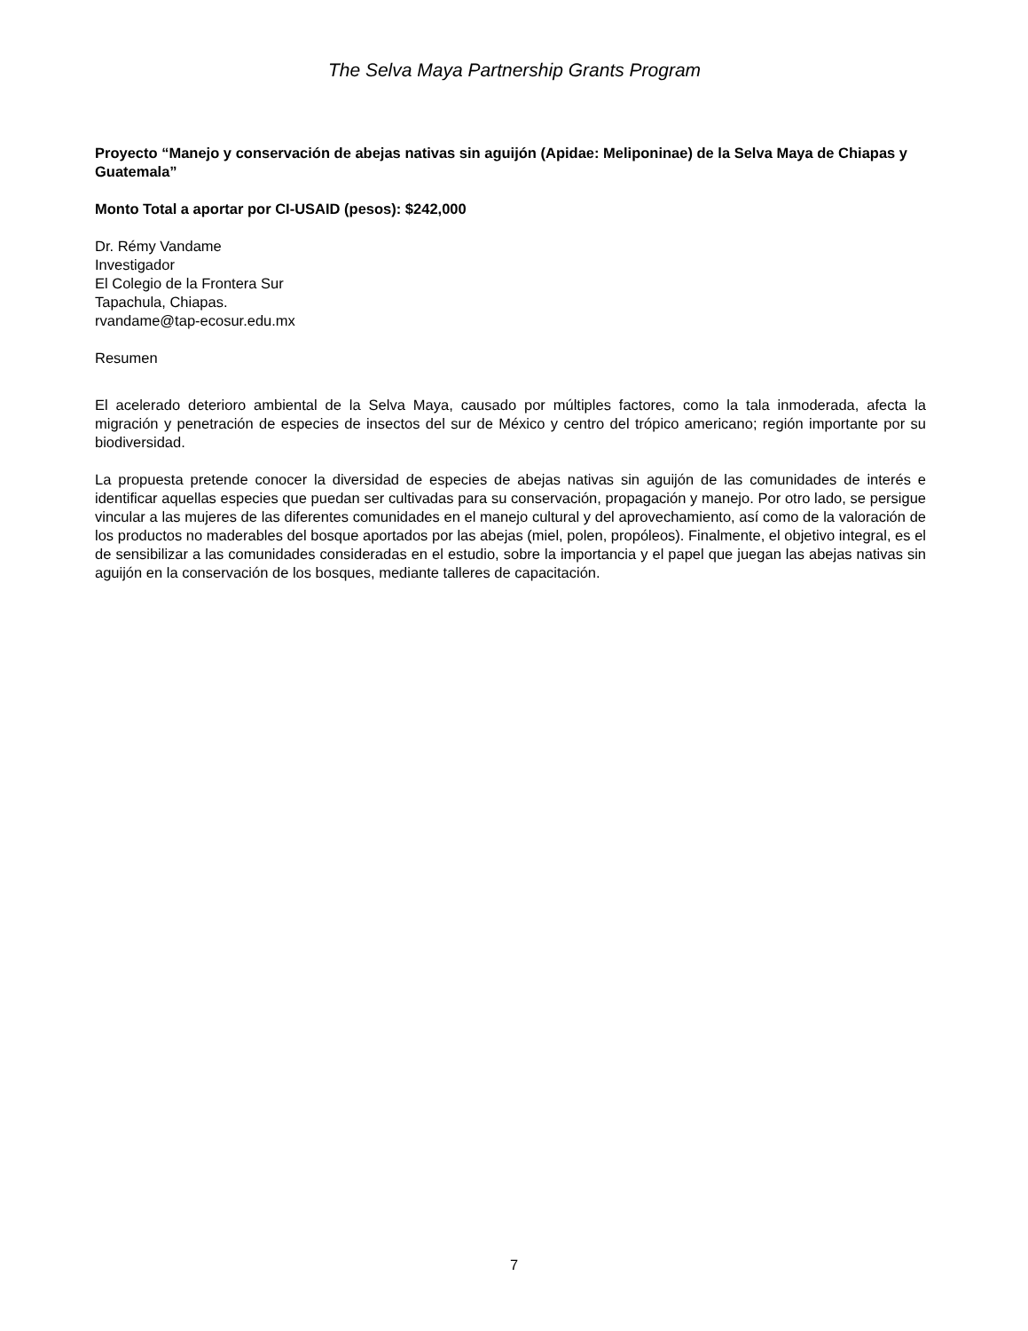The Selva Maya Partnership Grants Program
Proyecto “Manejo y conservación de abejas nativas sin aguijón (Apidae: Meliponinae) de la Selva Maya de Chiapas y Guatemala”
Monto Total a aportar por CI-USAID (pesos): $242,000
Dr. Rémy Vandame
Investigador
El Colegio de la Frontera Sur
Tapachula, Chiapas.
rvandame@tap-ecosur.edu.mx
Resumen
El acelerado deterioro ambiental de la Selva Maya, causado por múltiples factores, como la tala inmoderada, afecta la migración y penetración de especies de insectos del sur de México y centro del trópico americano; región importante por su biodiversidad.
La propuesta pretende conocer la diversidad de especies de abejas nativas sin aguijón de las comunidades de interés e identificar aquellas especies que puedan ser cultivadas para su conservación, propagación y manejo. Por otro lado, se persigue vincular a las mujeres de las diferentes comunidades en el manejo cultural y del aprovechamiento, así como de la valoración de los productos no maderables del bosque aportados por las abejas (miel, polen, propóleos). Finalmente, el objetivo integral, es el de sensibilizar a las comunidades consideradas en el estudio, sobre la importancia y el papel que juegan las abejas nativas sin aguijón en la conservación de los bosques, mediante talleres de capacitación.
7